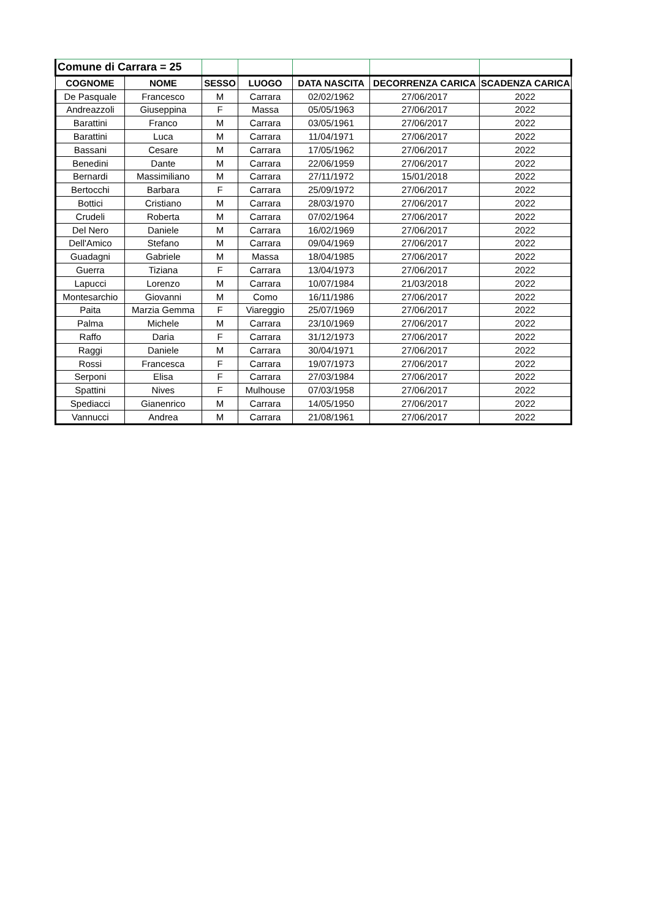| Comune di Carrara = 25 | | | | | | |
| COGNOME | NOME | SESSO | LUOGO | DATA NASCITA | DECORRENZA CARICA | SCADENZA CARICA |
| De Pasquale | Francesco | M | Carrara | 02/02/1962 | 27/06/2017 | 2022 |
| Andreazzoli | Giuseppina | F | Massa | 05/05/1963 | 27/06/2017 | 2022 |
| Barattini | Franco | M | Carrara | 03/05/1961 | 27/06/2017 | 2022 |
| Barattini | Luca | M | Carrara | 11/04/1971 | 27/06/2017 | 2022 |
| Bassani | Cesare | M | Carrara | 17/05/1962 | 27/06/2017 | 2022 |
| Benedini | Dante | M | Carrara | 22/06/1959 | 27/06/2017 | 2022 |
| Bernardi | Massimiliano | M | Carrara | 27/11/1972 | 15/01/2018 | 2022 |
| Bertocchi | Barbara | F | Carrara | 25/09/1972 | 27/06/2017 | 2022 |
| Bottici | Cristiano | M | Carrara | 28/03/1970 | 27/06/2017 | 2022 |
| Crudeli | Roberta | M | Carrara | 07/02/1964 | 27/06/2017 | 2022 |
| Del Nero | Daniele | M | Carrara | 16/02/1969 | 27/06/2017 | 2022 |
| Dell'Amico | Stefano | M | Carrara | 09/04/1969 | 27/06/2017 | 2022 |
| Guadagni | Gabriele | M | Massa | 18/04/1985 | 27/06/2017 | 2022 |
| Guerra | Tiziana | F | Carrara | 13/04/1973 | 27/06/2017 | 2022 |
| Lapucci | Lorenzo | M | Carrara | 10/07/1984 | 21/03/2018 | 2022 |
| Montesarchio | Giovanni | M | Como | 16/11/1986 | 27/06/2017 | 2022 |
| Paita | Marzia Gemma | F | Viareggio | 25/07/1969 | 27/06/2017 | 2022 |
| Palma | Michele | M | Carrara | 23/10/1969 | 27/06/2017 | 2022 |
| Raffo | Daria | F | Carrara | 31/12/1973 | 27/06/2017 | 2022 |
| Raggi | Daniele | M | Carrara | 30/04/1971 | 27/06/2017 | 2022 |
| Rossi | Francesca | F | Carrara | 19/07/1973 | 27/06/2017 | 2022 |
| Serponi | Elisa | F | Carrara | 27/03/1984 | 27/06/2017 | 2022 |
| Spattini | Nives | F | Mulhouse | 07/03/1958 | 27/06/2017 | 2022 |
| Spediacci | Gianenrico | M | Carrara | 14/05/1950 | 27/06/2017 | 2022 |
| Vannucci | Andrea | M | Carrara | 21/08/1961 | 27/06/2017 | 2022 |